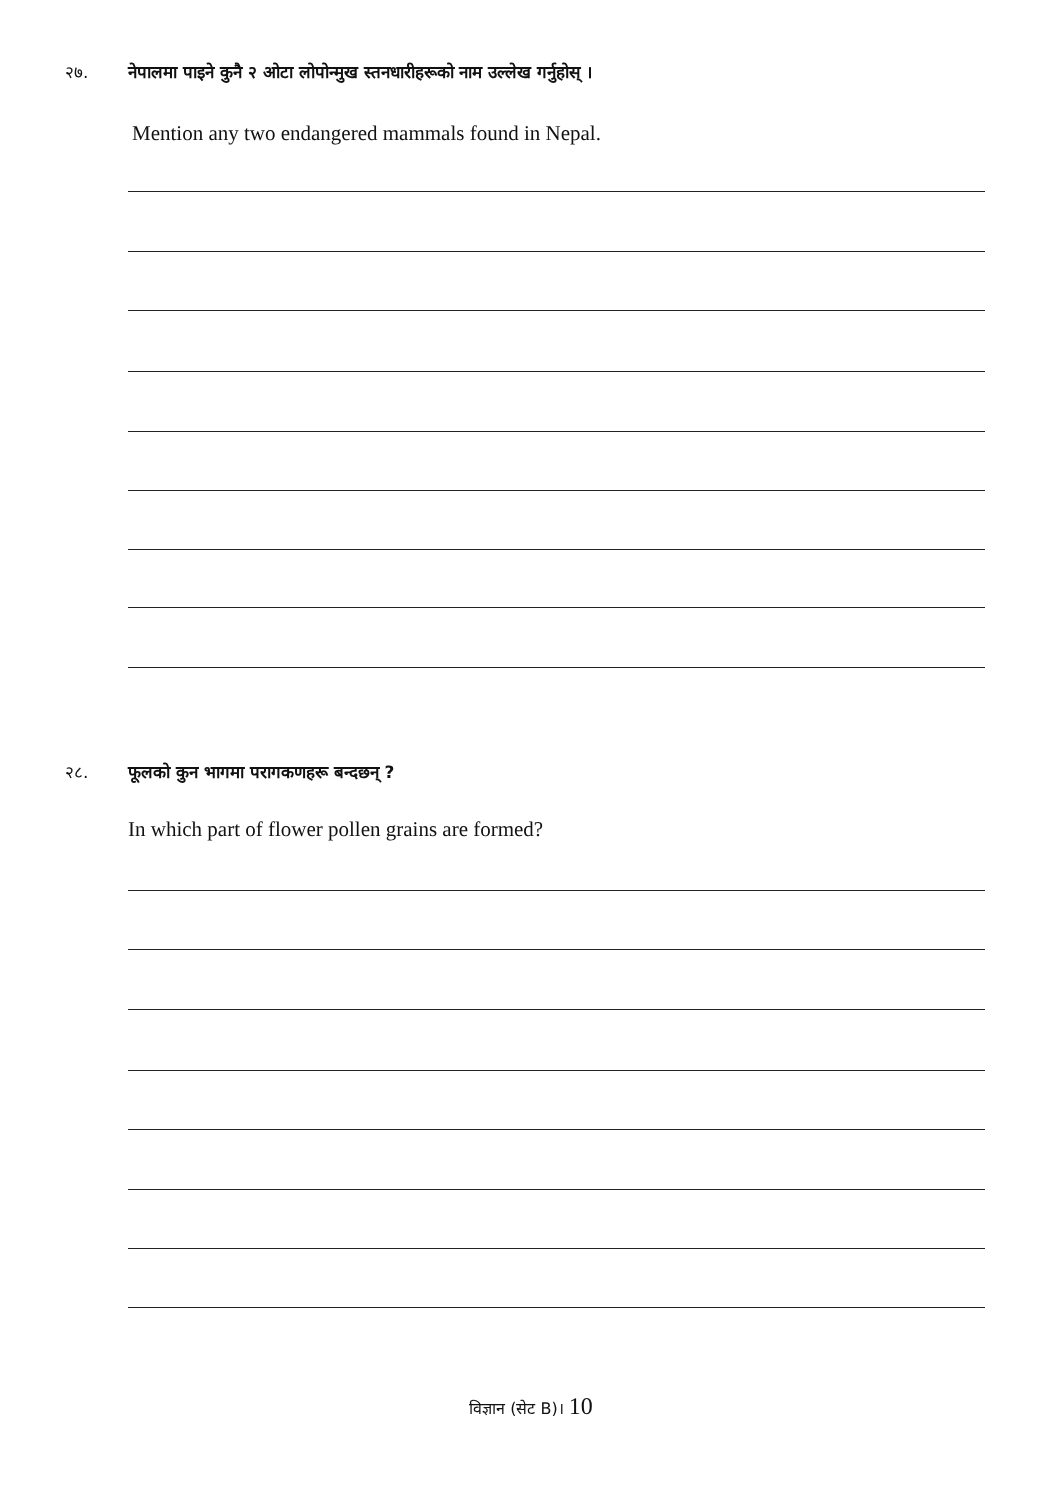२७. नेपालमा पाइने कुनै २ ओटा लोपोन्मुख स्तनधारीहरूको नाम उल्लेख गर्नुहोस् ।
Mention any two endangered mammals found in Nepal.
२८. फूलको कुन भागमा परागकणहरू बन्दछन् ?
In which part of flower pollen grains are formed?
विज्ञान (सेट B)। 10